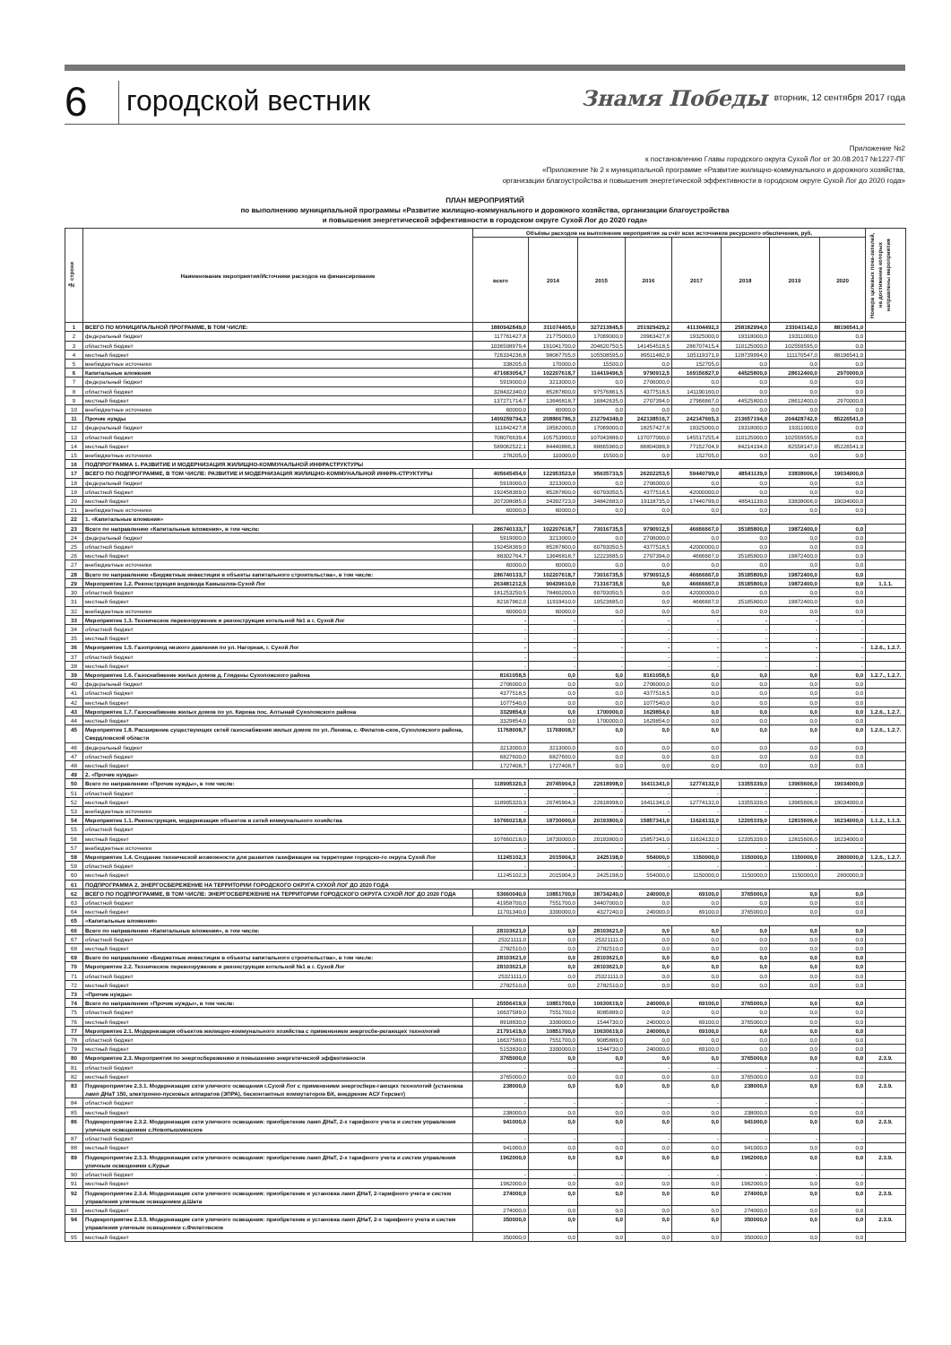6
городской вестник
Знамя Победы
вторник, 12 сентября 2017 года
Приложение №2
к постановлению Главы городского округа Сухой Лог от 30.08.2017 №1227-ПГ
«Приложение № 2 к муниципальной программе «Развитие жилищно-коммунального и дорожного хозяйства,
организации благоустройства и повышения энергетической эффективности в городском округе Сухой Лог до 2020 года»
ПЛАН МЕРОПРИЯТИЙ
по выполнению муниципальной программы «Развитие жилищно-коммунального и дорожного хозяйства, организации благоустройства
и повышения энергетической эффективности в городском округе Сухой Лог до 2020 года»
| № строки | Наименование мероприятия/Источники расходов на финансирование | Объёмы расходов на выполнение мероприятия за счёт всех источников ресурсного обеспечения, руб. | | | | | | | | Номера целевых пока-зателей, на достижение которых направлены мероприятия |
| --- | --- | --- | --- | --- | --- | --- | --- | --- | --- | --- |
| | | всего | 2014 | 2015 | 2016 | 2017 | 2018 | 2019 | 2020 | |
| 1 | ВСЕГО ПО МУНИЦИПАЛЬНОЙ ПРОГРАММЕ, В ТОМ ЧИСЛЕ: | 1880942849,0 | 311074405,0 | 327213845,5 | 251929429,2 | 411304492,3 | 258182994,0 | 233041142,0 | 88196541,0 | |
| 2 | федеральный бюджет | 117761427,8 | 21775000,0 | 17069000,0 | 20963427,8 | 19325000,0 | 19318000,0 | 19311000,0 | 0,0 | |
| 3 | областной бюджет | 1036508979,4 | 191041700,0 | 204620750,5 | 141454518,5 | 286707415,4 | 110125000,0 | 102559595,0 | 0,0 | |
| 4 | местный бюджет | 726334236,8 | 98087705,0 | 105508595,0 | 89511482,9 | 105119371,9 | 128739994,0 | 111170547,0 | 88196541,0 | |
| 5 | внебюджетные источники | 338205,0 | 170000,0 | 15500,0 | 0,0 | 152705,0 | 0,0 | 0,0 | 0,0 | |
| 6 | Капитальные вложения | 471683054,7 | 102207618,7 | 114419496,5 | 9790912,5 | 169156827,0 | 44525800,0 | 28612400,0 | 2970000,0 | |
| 7 | федеральный бюджет | 5919000,0 | 3213000,0 | 0,0 | 2706000,0 | 0,0 | 0,0 | 0,0 | 0,0 | |
| 8 | областной бюджет | 328432340,0 | 85287800,0 | 97576861,5 | 4377518,5 | 141190160,0 | 0,0 | 0,0 | 0,0 | |
| 9 | местный бюджет | 137271714,7 | 13646818,7 | 16842635,0 | 2707394,0 | 27966667,0 | 44525800,0 | 28612400,0 | 2970000,0 | |
| 10 | внебюджетные источники | 60000,0 | 60000,0 | 0,0 | 0,0 | 0,0 | 0,0 | 0,0 | 0,0 | |
| 11 | Прочие нужды | 1409259794,3 | 208866786,3 | 212794349,0 | 242138516,7 | 242147665,3 | 213657194,0 | 204428742,0 | 85226541,0 | |
| 12 | федеральный бюджет | 111842427,8 | 18562000,0 | 17069000,0 | 18257427,8 | 19325000,0 | 19318000,0 | 19311000,0 | 0,0 | |
| 13 | областной бюджет | 708076639,4 | 105753900,0 | 107043889,0 | 137077000,0 | 145517255,4 | 110125000,0 | 102559595,0 | 0,0 | |
| 14 | местный бюджет | 589062522,1 | 84440886,3 | 88665960,0 | 86804088,9 | 77152704,9 | 84214194,0 | 82558147,0 | 85226541,0 | |
| 15 | внебюджетные источники | 278205,0 | 110000,0 | 15500,0 | 0,0 | 152705,0 | 0,0 | 0,0 | 0,0 | |
| 16 | ПОДПРОГРАММА 1. РАЗВИТИЕ И МОДЕРНИЗАЦИЯ ЖИЛИЩНО-КОММУНАЛЬНОЙ ИНФРАСТРУКТУРЫ | | | | | | | | | |
| 17 | ВСЕГО ПО ПОДПРОГРАММЕ, В ТОМ ЧИСЛЕ: РАЗВИТИЕ И МОДЕРНИЗАЦИЯ ЖИЛИЩНО-КОММУНАЛЬНОЙ ИНФРА-СТРУКТУРЫ | 405645454,0 | 122953523,0 | 95635733,5 | 26202253,5 | 59440799,0 | 48541139,0 | 33838006,0 | 19034000,0 | |
| 18 | федеральный бюджет | 5919000,0 | 3213000,0 | 0,0 | 2706000,0 | 0,0 | 0,0 | 0,0 | 0,0 | |
| 19 | областной бюджет | 192458369,0 | 85287800,0 | 60793050,5 | 4377518,5 | 42000000,0 | 0,0 | 0,0 | 0,0 | |
| 20 | местный бюджет | 207208085,0 | 34392723,0 | 34842683,0 | 19118735,0 | 17440799,0 | 48541139,0 | 33838006,0 | 19034000,0 | |
| 21 | внебюджетные источники | 60000,0 | 60000,0 | 0,0 | 0,0 | 0,0 | 0,0 | 0,0 | 0,0 | |
| 22 | 1. «Капитальные вложения» | | | | | | | | | |
| 23 | Всего по направлению «Капитальные вложения», в том числе: | 286740133,7 | 102207618,7 | 73016735,5 | 9790912,5 | 46666667,0 | 35185800,0 | 19872400,0 | 0,0 | |
| 24 | федеральный бюджет | 5919000,0 | 3213000,0 | 0,0 | 2706000,0 | 0,0 | 0,0 | 0,0 | 0,0 | |
| 25 | областной бюджет | 192458369,0 | 85287800,0 | 60793050,5 | 4377518,5 | 42000000,0 | 0,0 | 0,0 | 0,0 | |
| 26 | местный бюджет | 88302764,7 | 13646818,7 | 12223685,0 | 2707394,0 | 4666667,0 | 35185800,0 | 19872400,0 | 0,0 | |
| 27 | внебюджетные источники | 60000,0 | 60000,0 | 0,0 | 0,0 | 0,0 | 0,0 | 0,0 | 0,0 | |
| 28 | Всего по направлению «Бюджетные инвестиции в объекты капитального строительства», в том числе: | 286740133,7 | 102207618,7 | 73016735,5 | 9790912,5 | 46666667,0 | 35185800,0 | 19872400,0 | 0,0 | |
| 29 | Мероприятие 1.2. Реконструкция водовода Камышлов-Сухой Лог | 263481212,5 | 90439610,0 | 71316735,5 | 0,0 | 46666667,0 | 35185800,0 | 19872400,0 | 0,0 | 1.1.1. |
| 30 | областной бюджет | 181253250,5 | 78460200,0 | 60793050,5 | 0,0 | 42000000,0 | 0,0 | 0,0 | 0,0 | |
| 31 | местный бюджет | 82167962,0 | 11919410,0 | 10523685,0 | 0,0 | 4666667,0 | 35185800,0 | 19872400,0 | 0,0 | |
| 32 | внебюджетные источники | 60000,0 | 60000,0 | 0,0 | 0,0 | 0,0 | 0,0 | 0,0 | 0,0 | |
| 33 | Мероприятие 1.3. Техническое перевооружение и реконструкция котельной №1 в г. Сухой Лог | - | - | - | - | - | - | - | - | |
| 34 | областной бюджет | - | - | - | - | - | - | - | - | |
| 35 | местный бюджет | - | - | - | - | - | - | - | - | |
| 36 | Мероприятие 1.5. Газопровод низкого давления по ул. Нагорная, г. Сухой Лог | - | - | - | - | - | - | - | - | 1.2.6., 1.2.7. |
| 37 | областной бюджет | - | - | - | - | - | - | - | - | |
| 38 | местный бюджет | - | - | - | - | - | - | - | - | |
| 39 | Мероприятие 1.6. Газоснабжение жилых домов д. Глядены Сухоложского района | 8161058,5 | 0,0 | 0,0 | 8161058,5 | 0,0 | 0,0 | 0,0 | 0,0 | 1.2.7., 1.2.7. |
| 40 | федеральный бюджет | 2706000,0 | 0,0 | 0,0 | 2706000,0 | 0,0 | 0,0 | 0,0 | 0,0 | |
| 41 | областной бюджет | 4377518,5 | 0,0 | 0,0 | 4377518,5 | 0,0 | 0,0 | 0,0 | 0,0 | |
| 42 | местный бюджет | 1077540,0 | 0,0 | 0,0 | 1077540,0 | 0,0 | 0,0 | 0,0 | 0,0 | |
| 43 | Мероприятие 1.7. Газоснабжение жилых домов по ул. Кирова пос. Алтынай Сухоложского района | 3329854,0 | 0,0 | 1700000,0 | 1629854,0 | 0,0 | 0,0 | 0,0 | 0,0 | 1.2.6., 1.2.7. |
| 44 | местный бюджет | 3329854,0 | 0,0 | 1700000,0 | 1629854,0 | 0,0 | 0,0 | 0,0 | 0,0 | |
| 45 | Мероприятие 1.8. Расширение существующих сетей газоснабжения жилых домов по ул. Ленина, с. Филатов-ское, Сухоложского района, Свердловской области | 11768008,7 | 11768008,7 | 0,0 | 0,0 | 0,0 | 0,0 | 0,0 | 0,0 | 1.2.6., 1.2.7. |
| 46 | федеральный бюджет | 3213000,0 | 3213000,0 | 0,0 | 0,0 | 0,0 | 0,0 | 0,0 | 0,0 | |
| 47 | областной бюджет | 6827600,0 | 6827600,0 | 0,0 | 0,0 | 0,0 | 0,0 | 0,0 | 0,0 | |
| 48 | местный бюджет | 1727408,7 | 1727408,7 | 0,0 | 0,0 | 0,0 | 0,0 | 0,0 | 0,0 | |
| 49 | 2. «Прочие нужды» | | | | | | | | | |
| 50 | Всего по направлению «Прочие нужды», в том числе: | 118905320,3 | 20745904,3 | 22618998,0 | 16411341,0 | 12774132,0 | 13355339,0 | 13965606,0 | 19034000,0 | |
| 51 | областной бюджет | - | - | - | - | - | - | - | - | |
| 52 | местный бюджет | 118905320,3 | 20745904,3 | 22618998,0 | 16411341,0 | 12774132,0 | 13355339,0 | 13965606,0 | 19034000,0 | |
| 53 | внебюджетные источники | - | - | - | - | - | - | - | - | |
| 54 | Мероприятие 1.1. Реконструкция, модернизация объектов и сетей коммунального хозяйства | 107660218,0 | 18730000,0 | 20193800,0 | 15857341,0 | 11624132,0 | 12205339,0 | 12815606,0 | 16234000,0 | 1.1.2., 1.1.3. |
| 55 | областной бюджет | - | - | - | - | - | - | - | - | |
| 56 | местный бюджет | 107660218,0 | 18730000,0 | 20193800,0 | 15857341,0 | 11624132,0 | 12205339,0 | 12815606,0 | 16234000,0 | |
| 57 | внебюджетные источники | - | - | - | - | - | - | - | - | |
| 58 | Мероприятие 1.4. Создание технической возможности для развития газификации на территории городско-го округа Сухой Лог | 11245102,3 | 2015904,3 | 2425198,0 | 554000,0 | 1150000,0 | 1150000,0 | 1150000,0 | 2800000,0 | 1.2.6., 1.2.7. |
| 59 | областной бюджет | - | - | - | - | - | - | - | - | |
| 60 | местный бюджет | 11245102,3 | 2015904,3 | 2425198,0 | 554000,0 | 1150000,0 | 1150000,0 | 1150000,0 | 2800000,0 | |
| 61 | ПОДПРОГРАММА 2. ЭНЕРГОСБЕРЕЖЕНИЕ НА ТЕРРИТОРИИ ГОРОДСКОГО ОКРУГА СУХОЙ ЛОГ ДО 2020 ГОДА | | | | | | | | | |
| 62 | ВСЕГО ПО ПОДПРОГРАММЕ, В ТОМ ЧИСЛЕ: ЭНЕРГОСБЕРЕЖЕНИЕ НА ТЕРРИТОРИИ ГОРОДСКОГО ОКРУГА СУХОЙ ЛОГ ДО 2020 ГОДА | 53660040,0 | 10851700,0 | 38734240,0 | 240000,0 | 69100,0 | 3765000,0 | 0,0 | 0,0 | |
| 63 | областной бюджет | 41958700,0 | 7551700,0 | 34407000,0 | 0,0 | 0,0 | 0,0 | 0,0 | 0,0 | |
| 64 | местный бюджет | 11701340,0 | 3300000,0 | 4327240,0 | 240000,0 | 69100,0 | 3765000,0 | 0,0 | 0,0 | |
| 65 | «Капитальные вложения» | | | | | | | | | |
| 66 | Всего по направлению «Капитальные вложения», в том числе: | 28103621,0 | 0,0 | 28103621,0 | 0,0 | 0,0 | 0,0 | 0,0 | 0,0 | |
| 67 | областной бюджет | 25321111,0 | 0,0 | 25321111,0 | 0,0 | 0,0 | 0,0 | 0,0 | 0,0 | |
| 68 | местный бюджет | 2782510,0 | 0,0 | 2782510,0 | 0,0 | 0,0 | 0,0 | 0,0 | 0,0 | |
| 69 | Всего по направлению «Бюджетные инвестиции в объекты капитального строительства», в том числе: | 28103621,0 | 0,0 | 28103621,0 | 0,0 | 0,0 | 0,0 | 0,0 | 0,0 | |
| 70 | Мероприятие 2.2. Техническое перевооружение и реконструкция котельной №1 в г. Сухой Лог | 28103621,0 | 0,0 | 28103621,0 | 0,0 | 0,0 | 0,0 | 0,0 | 0,0 | |
| 71 | областной бюджет | 25321111,0 | 0,0 | 25321111,0 | 0,0 | 0,0 | 0,0 | 0,0 | 0,0 | |
| 72 | местный бюджет | 2782510,0 | 0,0 | 2782510,0 | 0,0 | 0,0 | 0,0 | 0,0 | 0,0 | |
| 73 | «Прочие нужды» | | | | | | | | | |
| 74 | Всего по направлению «Прочие нужды», в том числе: | 25556419,0 | 10851700,0 | 10630619,0 | 240000,0 | 69100,0 | 3765000,0 | 0,0 | 0,0 | |
| 75 | областной бюджет | 16637589,0 | 7551700,0 | 9085889,0 | 0,0 | 0,0 | 0,0 | 0,0 | 0,0 | |
| 76 | местный бюджет | 8918830,0 | 3300000,0 | 1544730,0 | 240000,0 | 69100,0 | 3765000,0 | 0,0 | 0,0 | |
| 77 | Мероприятие 2.1. Модернизация объектов жилищно-коммунального хозяйства с применением энергосбе-регающих технологий | 21791419,0 | 10851700,0 | 10630619,0 | 240000,0 | 69100,0 | 0,0 | 0,0 | 0,0 | |
| 78 | областной бюджет | 16637589,0 | 7551700,0 | 9085889,0 | 0,0 | 0,0 | 0,0 | 0,0 | 0,0 | |
| 79 | местный бюджет | 5153830,0 | 3300000,0 | 1544730,0 | 240000,0 | 69100,0 | 0,0 | 0,0 | 0,0 | |
| 80 | Мероприятие 2.3. Мероприятия по энергосбережению и повышению энергетической эффективности | 3765000,0 | 0,0 | 0,0 | 0,0 | 0,0 | 3765000,0 | 0,0 | 0,0 | 2.3.9. |
| 81 | областной бюджет | - | - | - | - | - | - | - | - | |
| 82 | местный бюджет | 3765000,0 | 0,0 | 0,0 | 0,0 | 0,0 | 3765000,0 | 0,0 | 0,0 | |
| 83 | Подмероприятие 2.3.1. Модернизация сети уличного освещения г.Сухой Лог с применением энергосбере-гающих технологий (установка ламп ДНаТ 150, электронно-пусковых аппаратов (ЭПРА), бесконтактных коммутаторов БК, внедрение АСУ Горсвет) | 238000,0 | 0,0 | 0,0 | 0,0 | 0,0 | 238000,0 | 0,0 | 0,0 | 2.3.9. |
| 84 | областной бюджет | - | - | - | - | - | - | - | - | |
| 85 | местный бюджет | 238000,0 | 0,0 | 0,0 | 0,0 | 0,0 | 238000,0 | 0,0 | 0,0 | |
| 86 | Подмероприятие 2.3.2. Модернизация сети уличного освещения: приобретение ламп ДНаТ, 2-х тарифного учета и систем управления уличным освещением с.Новопышминское | 941000,0 | 0,0 | 0,0 | 0,0 | 0,0 | 941000,0 | 0,0 | 0,0 | 2.3.9. |
| 87 | областной бюджет | - | - | - | - | - | - | - | - | |
| 88 | местный бюджет | 941000,0 | 0,0 | 0,0 | 0,0 | 0,0 | 941000,0 | 0,0 | 0,0 | |
| 89 | Подмероприятие 2.3.3. Модернизация сети уличного освещения: приобретение ламп ДНаТ, 2-х тарифного учета и систем управления уличным освещением с.Курьи | 1962000,0 | 0,0 | 0,0 | 0,0 | 0,0 | 1962000,0 | 0,0 | 0,0 | 2.3.9. |
| 90 | областной бюджет | - | - | - | - | - | - | - | - | |
| 91 | местный бюджет | 1962000,0 | 0,0 | 0,0 | 0,0 | 0,0 | 1962000,0 | 0,0 | 0,0 | |
| 92 | Подмероприятие 2.3.4. Модернизация сети уличного освещения: приобретение и установка ламп ДНаТ, 2-тарифного учета и систем управления уличным освещением д.Шата | 274000,0 | 0,0 | 0,0 | 0,0 | 0,0 | 274000,0 | 0,0 | 0,0 | 2.3.9. |
| 93 | местный бюджет | 274000,0 | 0,0 | 0,0 | 0,0 | 0,0 | 274000,0 | 0,0 | 0,0 | |
| 94 | Подмероприятие 2.3.5. Модернизация сети уличного освещения: приобретение и установка ламп ДНаТ, 2-х тарифного учета и систем управления уличным освещением с.Филатовское | 350000,0 | 0,0 | 0,0 | 0,0 | 0,0 | 350000,0 | 0,0 | 0,0 | 2.3.9. |
| 95 | местный бюджет | 350000,0 | 0,0 | 0,0 | 0,0 | 0,0 | 350000,0 | 0,0 | 0,0 | |